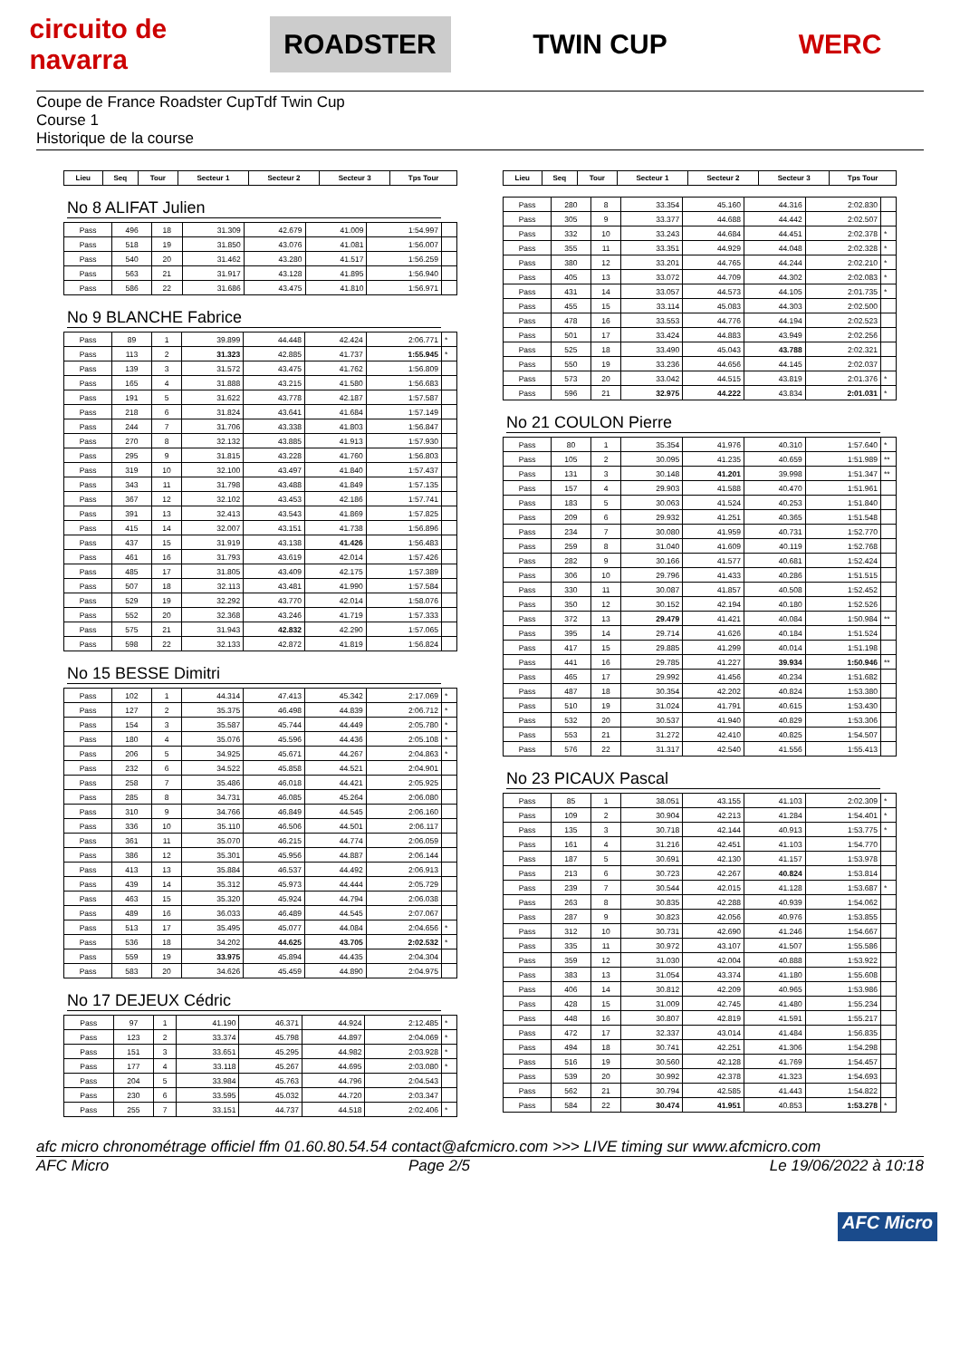circuito de navarra
ROADSTER TWIN CUP WERC
Coupe de France Roadster CupTdf Twin Cup
Course 1
Historique de la course
| Lieu | Seq | Tour | Secteur 1 | Secteur 2 | Secteur 3 | Tps Tour |
| --- | --- | --- | --- | --- | --- | --- |
No 8 ALIFAT Julien
| Pass | 496 | 18 | 31.309 | 42.679 | 41.009 | 1:54.997 | |
| Pass | 518 | 19 | 31.850 | 43.076 | 41.081 | 1:56.007 | |
| Pass | 540 | 20 | 31.462 | 43.280 | 41.517 | 1:56.259 | |
| Pass | 563 | 21 | 31.917 | 43.128 | 41.895 | 1:56.940 | |
| Pass | 586 | 22 | 31.686 | 43.475 | 41.810 | 1:56.971 | |
No 9 BLANCHE Fabrice
| Pass | 89 | 1 | 39.899 | 44.448 | 42.424 | 2:06.771 | * |
| Pass | 113 | 2 | 31.323 | 42.885 | 41.737 | 1:55.945 | * |
| Pass | 139 | 3 | 31.572 | 43.475 | 41.762 | 1:56.809 | |
| Pass | 165 | 4 | 31.888 | 43.215 | 41.580 | 1:56.683 | |
| Pass | 191 | 5 | 31.622 | 43.778 | 42.187 | 1:57.587 | |
| Pass | 218 | 6 | 31.824 | 43.641 | 41.684 | 1:57.149 | |
| Pass | 244 | 7 | 31.706 | 43.338 | 41.803 | 1:56.847 | |
| Pass | 270 | 8 | 32.132 | 43.885 | 41.913 | 1:57.930 | |
| Pass | 295 | 9 | 31.815 | 43.228 | 41.760 | 1:56.803 | |
| Pass | 319 | 10 | 32.100 | 43.497 | 41.840 | 1:57.437 | |
| Pass | 343 | 11 | 31.798 | 43.488 | 41.849 | 1:57.135 | |
| Pass | 367 | 12 | 32.102 | 43.453 | 42.186 | 1:57.741 | |
| Pass | 391 | 13 | 32.413 | 43.543 | 41.869 | 1:57.825 | |
| Pass | 415 | 14 | 32.007 | 43.151 | 41.738 | 1:56.896 | |
| Pass | 437 | 15 | 31.919 | 43.138 | 41.426 | 1:56.483 | |
| Pass | 461 | 16 | 31.793 | 43.619 | 42.014 | 1:57.426 | |
| Pass | 485 | 17 | 31.805 | 43.409 | 42.175 | 1:57.389 | |
| Pass | 507 | 18 | 32.113 | 43.481 | 41.990 | 1:57.584 | |
| Pass | 529 | 19 | 32.292 | 43.770 | 42.014 | 1:58.076 | |
| Pass | 552 | 20 | 32.368 | 43.246 | 41.719 | 1:57.333 | |
| Pass | 575 | 21 | 31.943 | 42.832 | 42.290 | 1:57.065 | |
| Pass | 598 | 22 | 32.133 | 42.872 | 41.819 | 1:56.824 | |
No 15 BESSE Dimitri
| Pass | 102 | 1 | 44.314 | 47.413 | 45.342 | 2:17.069 | * |
| Pass | 127 | 2 | 35.375 | 46.498 | 44.839 | 2:06.712 | * |
| Pass | 154 | 3 | 35.587 | 45.744 | 44.449 | 2:05.780 | * |
| Pass | 180 | 4 | 35.076 | 45.596 | 44.436 | 2:05.108 | * |
| Pass | 206 | 5 | 34.925 | 45.671 | 44.267 | 2:04.863 | * |
| Pass | 232 | 6 | 34.522 | 45.858 | 44.521 | 2:04.901 | |
| Pass | 258 | 7 | 35.486 | 46.018 | 44.421 | 2:05.925 | |
| Pass | 285 | 8 | 34.731 | 46.085 | 45.264 | 2:06.080 | |
| Pass | 310 | 9 | 34.766 | 46.849 | 44.545 | 2:06.160 | |
| Pass | 336 | 10 | 35.110 | 46.506 | 44.501 | 2:06.117 | |
| Pass | 361 | 11 | 35.070 | 46.215 | 44.774 | 2:06.059 | |
| Pass | 386 | 12 | 35.301 | 45.956 | 44.887 | 2:06.144 | |
| Pass | 413 | 13 | 35.884 | 46.537 | 44.492 | 2:06.913 | |
| Pass | 439 | 14 | 35.312 | 45.973 | 44.444 | 2:05.729 | |
| Pass | 463 | 15 | 35.320 | 45.924 | 44.794 | 2:06.038 | |
| Pass | 489 | 16 | 36.033 | 46.489 | 44.545 | 2:07.067 | |
| Pass | 513 | 17 | 35.495 | 45.077 | 44.084 | 2:04.656 | * |
| Pass | 536 | 18 | 34.202 | 44.625 | 43.705 | 2:02.532 | * |
| Pass | 559 | 19 | 33.975 | 45.894 | 44.435 | 2:04.304 | |
| Pass | 583 | 20 | 34.626 | 45.459 | 44.890 | 2:04.975 | |
No 17 DEJEUX Cédric
| Pass | 97 | 1 | 41.190 | 46.371 | 44.924 | 2:12.485 | * |
| Pass | 123 | 2 | 33.374 | 45.798 | 44.897 | 2:04.069 | * |
| Pass | 151 | 3 | 33.651 | 45.295 | 44.982 | 2:03.928 | * |
| Pass | 177 | 4 | 33.118 | 45.267 | 44.695 | 2:03.080 | * |
| Pass | 204 | 5 | 33.984 | 45.763 | 44.796 | 2:04.543 | |
| Pass | 230 | 6 | 33.595 | 45.032 | 44.720 | 2:03.347 | |
| Pass | 255 | 7 | 33.151 | 44.737 | 44.518 | 2:02.406 | * |
| Lieu | Seq | Tour | Secteur 1 | Secteur 2 | Secteur 3 | Tps Tour |
| --- | --- | --- | --- | --- | --- | --- |
| Pass | 280 | 8 | 33.354 | 45.160 | 44.316 | 2:02.830 | |
| Pass | 305 | 9 | 33.377 | 44.688 | 44.442 | 2:02.507 | |
| Pass | 332 | 10 | 33.243 | 44.684 | 44.451 | 2:02.378 | * |
| Pass | 355 | 11 | 33.351 | 44.929 | 44.048 | 2:02.328 | * |
| Pass | 380 | 12 | 33.201 | 44.765 | 44.244 | 2:02.210 | * |
| Pass | 405 | 13 | 33.072 | 44.709 | 44.302 | 2:02.083 | * |
| Pass | 431 | 14 | 33.057 | 44.573 | 44.105 | 2:01.735 | * |
| Pass | 455 | 15 | 33.114 | 45.083 | 44.303 | 2:02.500 | |
| Pass | 478 | 16 | 33.553 | 44.776 | 44.194 | 2:02.523 | |
| Pass | 501 | 17 | 33.424 | 44.883 | 43.949 | 2:02.256 | |
| Pass | 525 | 18 | 33.490 | 45.043 | 43.788 | 2:02.321 | |
| Pass | 550 | 19 | 33.236 | 44.656 | 44.145 | 2:02.037 | |
| Pass | 573 | 20 | 33.042 | 44.515 | 43.819 | 2:01.376 | * |
| Pass | 596 | 21 | 32.975 | 44.222 | 43.834 | 2:01.031 | * |
No 21 COULON Pierre
| Pass | 80 | 1 | 35.354 | 41.976 | 40.310 | 1:57.640 | * |
| Pass | 105 | 2 | 30.095 | 41.235 | 40.659 | 1:51.989 | ** |
| Pass | 131 | 3 | 30.148 | 41.201 | 39.998 | 1:51.347 | ** |
| Pass | 157 | 4 | 29.903 | 41.588 | 40.470 | 1:51.961 | |
| Pass | 183 | 5 | 30.063 | 41.524 | 40.253 | 1:51.840 | |
| Pass | 209 | 6 | 29.932 | 41.251 | 40.365 | 1:51.548 | |
| Pass | 234 | 7 | 30.080 | 41.959 | 40.731 | 1:52.770 | |
| Pass | 259 | 8 | 31.040 | 41.609 | 40.119 | 1:52.768 | |
| Pass | 282 | 9 | 30.166 | 41.577 | 40.681 | 1:52.424 | |
| Pass | 306 | 10 | 29.796 | 41.433 | 40.286 | 1:51.515 | |
| Pass | 330 | 11 | 30.087 | 41.857 | 40.508 | 1:52.452 | |
| Pass | 350 | 12 | 30.152 | 42.194 | 40.180 | 1:52.526 | |
| Pass | 372 | 13 | 29.479 | 41.421 | 40.084 | 1:50.984 | ** |
| Pass | 395 | 14 | 29.714 | 41.626 | 40.184 | 1:51.524 | |
| Pass | 417 | 15 | 29.885 | 41.299 | 40.014 | 1:51.198 | |
| Pass | 441 | 16 | 29.785 | 41.227 | 39.934 | 1:50.946 | ** |
| Pass | 465 | 17 | 29.992 | 41.456 | 40.234 | 1:51.682 | |
| Pass | 487 | 18 | 30.354 | 42.202 | 40.824 | 1:53.380 | |
| Pass | 510 | 19 | 31.024 | 41.791 | 40.615 | 1:53.430 | |
| Pass | 532 | 20 | 30.537 | 41.940 | 40.829 | 1:53.306 | |
| Pass | 553 | 21 | 31.272 | 42.410 | 40.825 | 1:54.507 | |
| Pass | 576 | 22 | 31.317 | 42.540 | 41.556 | 1:55.413 | |
No 23 PICAUX Pascal
| Pass | 85 | 1 | 38.051 | 43.155 | 41.103 | 2:02.309 | * |
| Pass | 109 | 2 | 30.904 | 42.213 | 41.284 | 1:54.401 | * |
| Pass | 135 | 3 | 30.718 | 42.144 | 40.913 | 1:53.775 | * |
| Pass | 161 | 4 | 31.216 | 42.451 | 41.103 | 1:54.770 | |
| Pass | 187 | 5 | 30.691 | 42.130 | 41.157 | 1:53.978 | |
| Pass | 213 | 6 | 30.723 | 42.267 | 40.824 | 1:53.814 | |
| Pass | 239 | 7 | 30.544 | 42.015 | 41.128 | 1:53.687 | * |
| Pass | 263 | 8 | 30.835 | 42.288 | 40.939 | 1:54.062 | |
| Pass | 287 | 9 | 30.823 | 42.056 | 40.976 | 1:53.855 | |
| Pass | 312 | 10 | 30.731 | 42.690 | 41.246 | 1:54.667 | |
| Pass | 335 | 11 | 30.972 | 43.107 | 41.507 | 1:55.586 | |
| Pass | 359 | 12 | 31.030 | 42.004 | 40.888 | 1:53.922 | |
| Pass | 383 | 13 | 31.054 | 43.374 | 41.180 | 1:55.608 | |
| Pass | 406 | 14 | 30.812 | 42.209 | 40.965 | 1:53.986 | |
| Pass | 428 | 15 | 31.009 | 42.745 | 41.480 | 1:55.234 | |
| Pass | 448 | 16 | 30.807 | 42.819 | 41.591 | 1:55.217 | |
| Pass | 472 | 17 | 32.337 | 43.014 | 41.484 | 1:56.835 | |
| Pass | 494 | 18 | 30.741 | 42.251 | 41.306 | 1:54.298 | |
| Pass | 516 | 19 | 30.560 | 42.128 | 41.769 | 1:54.457 | |
| Pass | 539 | 20 | 30.992 | 42.378 | 41.323 | 1:54.693 | |
| Pass | 562 | 21 | 30.794 | 42.585 | 41.443 | 1:54.822 | |
| Pass | 584 | 22 | 30.474 | 41.951 | 40.853 | 1:53.278 | * |
afc micro chronométrage officiel ffm 01.60.80.54.54 contact@afcmicro.com >>> LIVE timing sur www.afcmicro.com
AFC Micro Page 2/5 Le 19/06/2022 à 10:18
AFC Micro